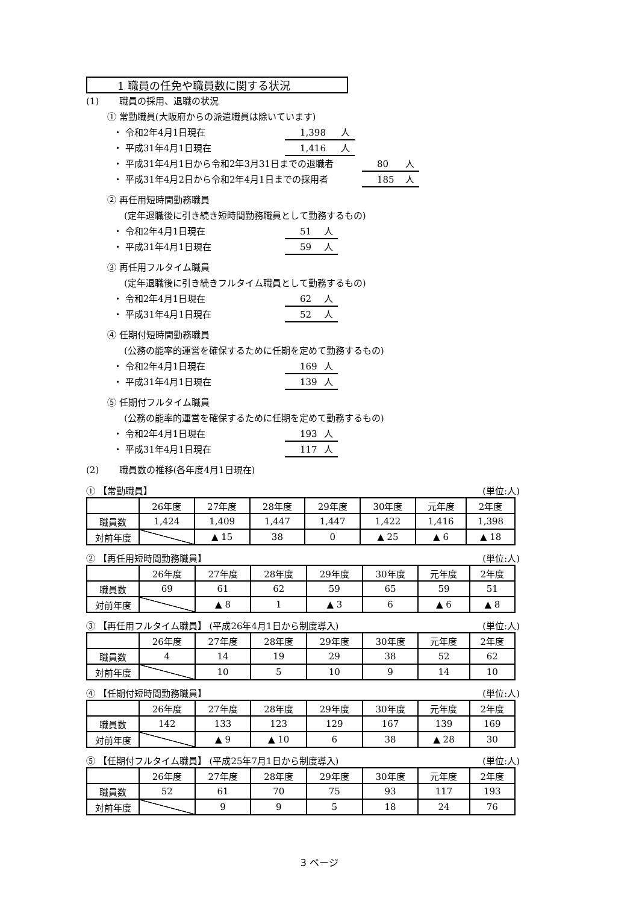1 職員の任免や職員数に関する状況
(1) 職員の採用、退職の状況
① 常勤職員(大阪府からの派遣職員は除いています)
・ 令和2年4月1日現在 1,398 人
・ 平成31年4月1日現在 1,416 人
・ 平成31年4月1日から令和2年3月31日までの退職者 80 人
・ 平成31年4月2日から令和2年4月1日までの採用者 185 人
② 再任用短時間勤務職員
(定年退職後に引き続き短時間勤務職員として勤務するもの)
・ 令和2年4月1日現在 51 人
・ 平成31年4月1日現在 59 人
③ 再任用フルタイム職員
(定年退職後に引き続きフルタイム職員として勤務するもの)
・ 令和2年4月1日現在 62 人
・ 平成31年4月1日現在 52 人
④ 任期付短時間勤務職員
(公務の能率的運営を確保するために任期を定めて勤務するもの)
・ 令和2年4月1日現在 169 人
・ 平成31年4月1日現在 139 人
⑤ 任期付フルタイム職員
(公務の能率的運営を確保するために任期を定めて勤務するもの)
・ 令和2年4月1日現在 193 人
・ 平成31年4月1日現在 117 人
(2) 職員数の推移(各年度4月1日現在)
① 【常勤職員】 (単位:人)
| | 26年度 | 27年度 | 28年度 | 29年度 | 30年度 | 元年度 | 2年度 |
| 職員数 | 1,424 | 1,409 | 1,447 | 1,447 | 1,422 | 1,416 | 1,398 |
| 対前年度 | | ▲ 15 | 38 | 0 | ▲ 25 | ▲ 6 | ▲ 18 |
② 【再任用短時間勤務職員】 (単位:人)
| | 26年度 | 27年度 | 28年度 | 29年度 | 30年度 | 元年度 | 2年度 |
| 職員数 | 69 | 61 | 62 | 59 | 65 | 59 | 51 |
| 対前年度 | | ▲ 8 | 1 | ▲ 3 | 6 | ▲ 6 | ▲ 8 |
③ 【再任用フルタイム職員】 (平成26年4月1日から制度導入) (単位:人)
| | 26年度 | 27年度 | 28年度 | 29年度 | 30年度 | 元年度 | 2年度 |
| 職員数 | 4 | 14 | 19 | 29 | 38 | 52 | 62 |
| 対前年度 | | 10 | 5 | 10 | 9 | 14 | 10 |
④ 【任期付短時間勤務職員】 (単位:人)
| | 26年度 | 27年度 | 28年度 | 29年度 | 30年度 | 元年度 | 2年度 |
| 職員数 | 142 | 133 | 123 | 129 | 167 | 139 | 169 |
| 対前年度 | | ▲ 9 | ▲ 10 | 6 | 38 | ▲ 28 | 30 |
⑤ 【任期付フルタイム職員】 (平成25年7月1日から制度導入) (単位:人)
| | 26年度 | 27年度 | 28年度 | 29年度 | 30年度 | 元年度 | 2年度 |
| 職員数 | 52 | 61 | 70 | 75 | 93 | 117 | 193 |
| 対前年度 | | 9 | 9 | 5 | 18 | 24 | 76 |
3 ページ